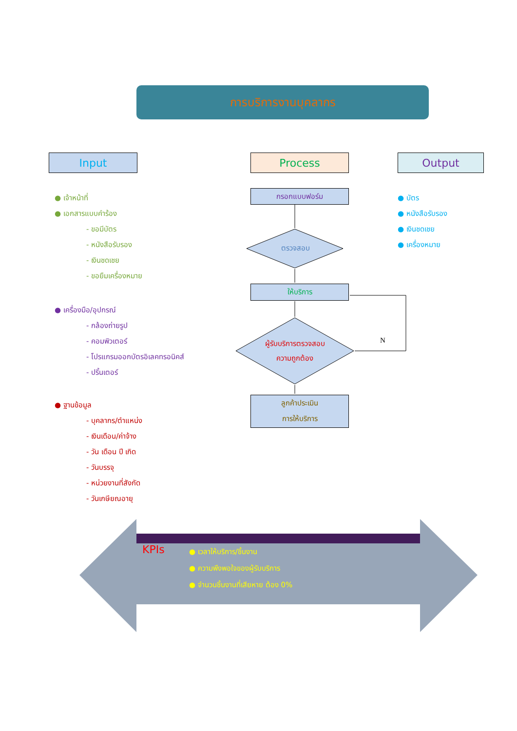การบริการงานบุคลากร
Input Process Output
● เจ้าหน้าที่
● เอกสารแบบคำร้อง
- ขอมีบัตร
- หนังสือรับรอง
- เงินชดเชย
- ขอยืมเครื่องหมาย
● เครื่องมือ/อุปกรณ์
- กล้องถ่ายรูป
- คอมพิวเตอร์
- โปรแกรมออกบัตรอิเลคทรอนิคส์
- ปริ้นเตอร์
● ฐานข้อมูล
- บุคลากร/ตำแหน่ง
- เงินเดือน/ค่าจ้าง
- วัน เดือน ปี เกิด
- วันบรรจุ
- หน่วยงานที่สังกัด
- วันเกษียณอายุ
● บัตร
● หนังสือรับรอง
● เงินชดเชย
● เครื่องหมาย
กรอกแบบฟอร์ม
ตรวจสอบ
ให้บริการ
ผู้รับบริการตรวจสอบ
ความถูกต้อง
N
ลูกค้าประเมิน
การให้บริการ
KPIs
● เวลาให้บริการ/ชิ้นงาน
● ความพึงพอใจของผู้รับบริการ
● จำนวนชิ้นงานที่เสียหาย ต้อง 0%